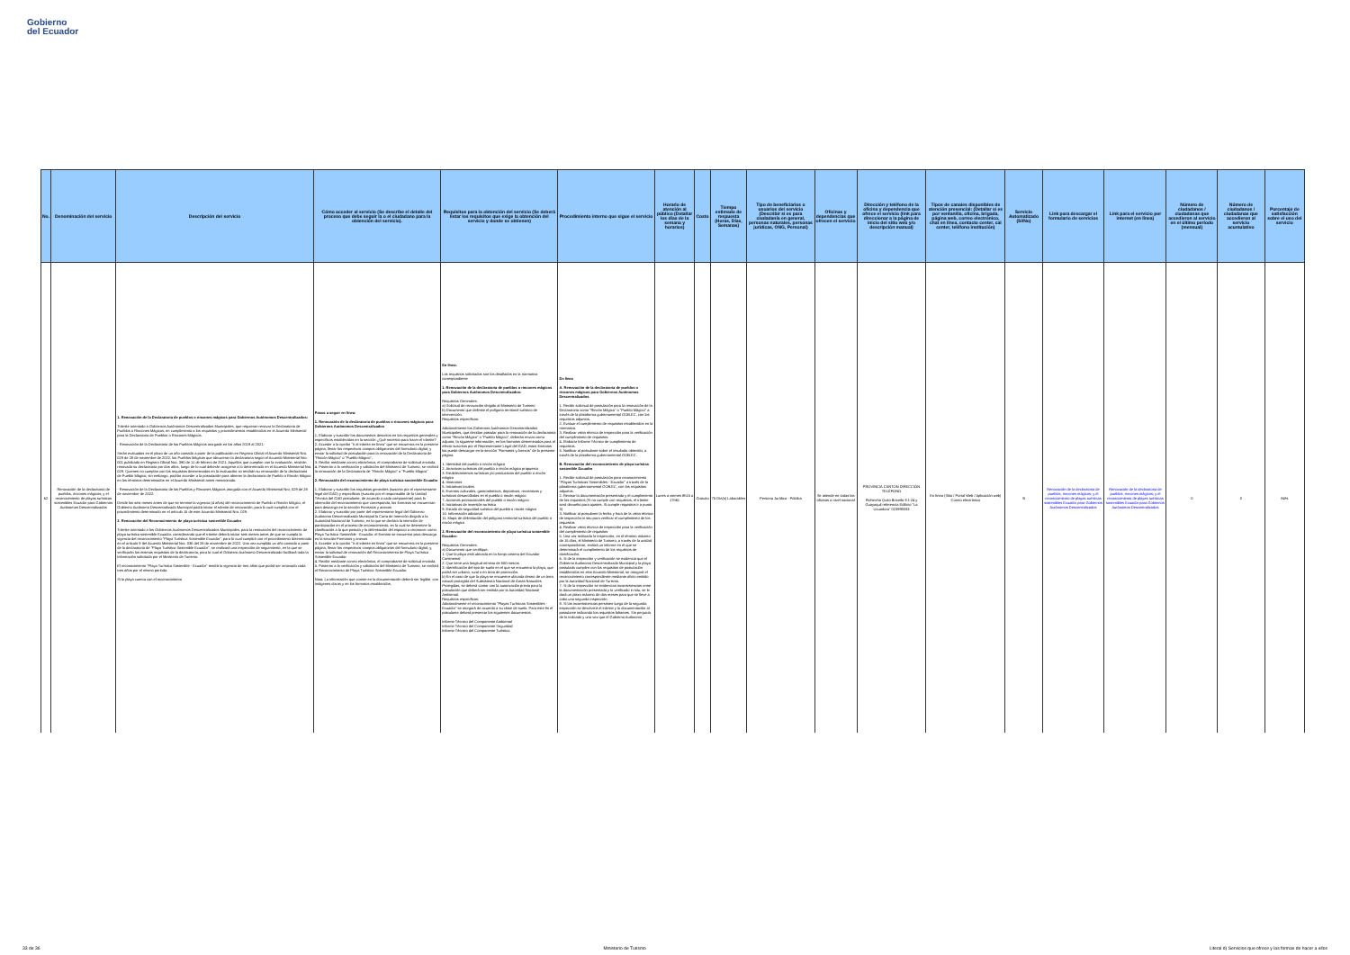Gobierno
del Ecuador
| No. | Denominación del servicio | Descripción del servicio | Cómo acceder al servicio (Se describe el detalle del proceso que debe seguir la o el ciudadano para la obtención del servicio). | Requisitos para la obtención del servicio (Se deberá listar los requisitos que exige la obtención del servicio y donde se obtienen) | Procedimiento interno que sigue el servicio | Horario de atención al público (Detallar los días de la semana y horarios) | Costo | Tiempo estimado de respuesta (Horas, Días, Semanas) | Tipo de beneficiarios o usuarios del servicio (Describir si es para ciudadanía en general, personas naturales, personas jurídicas, ONG, Personal) | Oficinas y dependencias que ofrecen el servicio | Dirección y teléfono de la oficina y dependencia que ofrece el servicio (link para direccionar a la página de inicio del sitio web y/o descripción manual) | Tipos de canales disponibles de atención presencial: (Detallar si es por ventanilla, oficina, brigada, página web, correo electrónico, chat en línea, contacto center, cal center, teléfono institución) | Servicio Automatizado (Si/No) | Link para descargar el formulario de servicios | Link para el servicio por internet (en línea) | Número de ciudadanos / ciudadanas que accedieron al servicio en el último período (mensual) | Número de ciudadanos / ciudadanas que accedieron al servicio acumulativo | Porcentaje de satisfacción sobre el uso del servicio |
| --- | --- | --- | --- | --- | --- | --- | --- | --- | --- | --- | --- | --- | --- | --- | --- | --- | --- | --- |
| 62 | Renovación de la declaratoria de pueblos, rincones mágicos; y el reconocimiento de playas turísticas sostenibles Ecuador para Gobiernos Autónomos Descentralizados | 1. Renovación de la Declaratoria de pueblos o rincones mágicos para Gobiernos Autónomos Descentralizados: Trámite orientado a Gobiernos Autónomos Descentralizados Municipales, que requieran renovar la Declaratoria de Pueblos o Rincones Mágicos, en cumplimiento a los requisitos y procedimientos establecidos en el Acuerdo Ministerial para la Declaratoria de Pueblos o Rincones Mágicos. - Renovación de la Declaratoria de los Pueblos Mágicos otorgada en los años 2019 al 2021: Serán evaluados en el plazo de un año contado a partir de la publicación en Registro Oficial el Acuerdo Ministerial Nro. 029 de 28 de noviembre de 2022, los Pueblos Mágicos que obtuvieron la declaratoria según el Acuerdo Ministerial Nro. 001 publicado en Registro Oficial Nro. 390 de 11 de febrero de 2021. Aquellos que cumplan con la evaluación, tendrán renovada su declaratoria por dos años, luego de lo cual deberán acogerse a lo determinado en el Acuerdo Ministerial Nro. 029. Quienes no cumplan con los requisitos determinados en la evaluación no tendrán su renovación de la declaratoria de Pueblo Mágico; sin embargo, podrán acceder a la postulación para obtener la declaratoria de Pueblo o Rincón Mágico en los términos determinados en el Acuerdo Ministerial antes mencionado. - Renovación de la Declaratoria de los Pueblos y Rincones Mágicos otorgada con el Acuerdo Ministerial Nro. 029 de 28 de noviembre de 2022: Desde los seis meses antes de que se termine la vigencia (4 años) del reconocimiento de Pueblo o Rincón Mágico, el Gobierno Autónomo Descentralizado Municipal podrá iniciar el trámite de renovación, para lo cual cumplirá con el procedimiento determinado en el artículo 15 de este Acuerdo Ministerial Nro. 029. 2. Renovación del Reconocimiento de playa turística sostenible Ecuador Trámite orientado a los Gobiernos Autónomos Descentralizados Municipales, para la renovación del reconocimiento de playa turística sostenible Ecuador, considerando que el trámite deberá iniciar seis meses antes de que se cumpla la vigencia del reconocimiento "Playa Turística Sostenible Ecuador", para lo cual cumplirá con el procedimiento determinado en el artículo 9 del Acuerdo Ministerial Nro. 030 del 28 de noviembre de 2022. Una vez cumplido un año contado a partir de la declaratoria de "Playa Turística Sostenible Ecuador", se realizará una inspección de seguimiento, en la que se verificarán los mismos requisitos de la declaratoria, para lo cual el Gobierno Autónomo Descentralizado facilitará toda la información solicitada por el Ministerio de Turismo. El reconocimiento "Playa Turística Sostenible - Ecuador" tendrá la vigencia de tres años que podrá ser renovado cada tres años por el mismo periodo. Si la playa cuenta con el reconocimiento | Pasos a seguir en línea: 1. Renovación de la declaratoria de pueblos o rincones mágicos para Gobiernos Autónomos Descentralizados 1. Elaborar y suscribir los documentos descritos en los requisitos generales y específicos establecidos en la sección ¿Qué necesito para hacer el trámite? 2. Acceder a la opción "Ir al trámite en línea" que se encuentra en la presente página, llenar los respectivos campos obligatorios del formulario digital; y enviar la solicitud de postulación para la renovación de la Declaratoria de "Rincón Mágico" o "Pueblo Mágico". 3. Recibir mediante correo electrónico, el comprobante de solicitud enviada. 4. Posterior a la verificación y validación del Ministerio de Turismo, se recibirá la renovación de la Declaratoria de "Rincón Mágico" o "Pueblo Mágico" 2. Renovación del reconocimiento de playa turística sostenible Ecuador 1. Elaborar y suscribir los requisitos generales (suscrito por el representante legal del GAD) y específicos (suscrito por el responsable de la Unidad Técnica del GAD postulante, de acuerdo a cada componente) para la obtención del reconocimiento que corresponda, los formatos se encuentran para descarga en la sección Formatos y anexos 2. Elaborar y suscribir por parte del representante legal del Gobierno Autónomo Descentralizado Municipal la Carta de Intención dirigida a la Autoridad Nacional de Turismo, en la que se declara la intención de participación en el proceso de reconocimiento, en la cual se determine la clasificación a la que postula y la delimitación del espacio a reconocer como Playa Turística Sostenible - Ecuador, el formato se encuentra para descarga en la sección Formatos y anexos 3. Acceder a la opción "Ir al trámite en línea" que se encuentra en la presente página, llenar los respectivos campos obligatorios del formulario digital; y, enviar la solicitud de renovación del Reconocimiento de Playa Turística Sostenible Ecuador. 4. Recibir mediante correo electrónico, el comprobante de solicitud enviada. 5. Posterior a la verificación y validación del Ministerio de Turismo, se recibirá el Reconocimiento de Playa Turística Sostenible Ecuador. Nota: La información que conste en la documentación deberá ser legible, con imágenes claras y en los formatos establecidos. | En línea: Los requisitos solicitados son los detallados en la normativa correspondiente 1. Renovación de la declaratoria de pueblos o rincones mágicos para Gobiernos Autónomos Descentralizados: Requisitos Generales: a) Solicitud de renovación dirigido al Ministerio de Turismo b) Documento que delimite el polígono territorial turístico de intervención. Requisitos específicos: Adicionalmente los Gobiernos Autónomos Descentralizados Municipales, que decidan postular para la renovación de la declaratoria como "Rincón Mágico" o "Pueblo Mágico", deberán enviar como adjunto, la siguiente información, en los formatos determinados para el efecto suscritos por el Representante Legal del GAD; estos formatos los puede descargar en la sección "Formatos y Anexos" de la presente página. 1. Identidad del pueblo o rincón mágico 2. Atractivos turísticos del pueblo o rincón mágico propuesto 3. Establecimientos turísticos y/o productivos del pueblo o rincón mágico 4. Itinerarios 5. Iniciativas locales 6. Eventos culturales, gastronómicos, deportivos, recreativos y turísticos desarrollados en el pueblo o rincón mágico 7. Acciones promocionales del pueblo o rincón mágico 8. Iniciativas de inversión turística 9. Estado de seguridad turística del pueblo o rincón mágico 10. Información adicional 11. Mapa de delimitación del polígono territorial turístico del pueblo o rincón mágico 2. Renovación del reconocimiento de playa turística sostenible Ecuador: Requisitos Generales: a) Documento que certifique: 1. Que la playa está ubicada en la franja costera del Ecuador Continental 2. Que tiene una longitud mínima de 500 metros 3. Identificación del tipo de suelo en el que se encuentra la playa, que podrá ser urbano, rural o en área de protección. b) En el caso de que la playa se encuentre ubicada dentro de un área natural protegida del Subsistema Nacional de Áreas Naturales Protegidas, se deberá contar con la autorización previa para la postulación que deberá ser emitida por la Autoridad Nacional Ambiental. Requisitos específicos: Adicionalmente el reconocimiento "Playas Turísticas Sostenibles - Ecuador" se otorgará de acuerdo a su clase de suelo. Para este fin el postulante deberá presentar los siguientes documentos: Informe Técnico del Componente Ambiental Informe Técnico del Componente Seguridad Informe Técnico del Componente Turístico | En línea A. Renovación de la declaratoria de pueblos o rincones mágicos para Gobiernos Autónomos Descentralizados 1. Recibir solicitud de postulación para la renovación de la Declaratoria como "Rincón Mágico" o "Pueblo Mágico" a través de la plataforma gubernamental GOB.EC, con los requisitos adjuntos. 2. Evaluar el cumplimiento de requisitos establecidos en la normativa. 3. Realizar visita técnica de inspección para la verificación del cumplimiento de requisitos. 4. Elaborar Informe Técnico de cumplimiento de requisitos. 5. Notificar al postulante sobre el resultado obtenido, a través de la plataforma gubernamental GOB.EC. B. Renovación del reconocimiento de playa turística sostenible Ecuador 1. Recibir solicitud de postulación para reconocimiento "Playas Turísticas Sostenibles - Ecuador" a través de la plataforma gubernamental GOB.EC, con los requisitos adjuntos. 2. Revisar la documentación presentada y el cumplimiento de los requisitos (Si no cumple con requisitos, el trámite será devuelto para ajustes. Si cumple requisitos ir a punto 3) 3. Notificar al postulante la fecha y hora de la visita técnica de inspección in situ para verificar el cumplimiento de los requisitos 4. Realizar visita técnica de inspección para la verificación del cumplimiento de requisitos 5. Una vez realizada la inspección, en el término máximo de 15 días, el Ministerio de Turismo, a través de la unidad correspondiente, emitirá un informe en el que se determinará el cumplimiento de los requisitos de clasificación. 6. Si de la inspección y verificación se evidencia que el Gobierno Autónomo Descentralizado Municipal y la playa postulada cumplen con los requisitos de postulación establecidos en este Acuerdo Ministerial, se otorgará el reconocimiento correspondiente mediante oficio emitido por la Autoridad Nacional de Turismo. 7. Si de la inspección se evidencian inconsistencias entre la documentación presentada y lo verificado in situ, se le dará un plazo máximo de dos meses para que se lleve a cabo una segunda inspección. 8. Si las inconsistencias persisten luego de la segunda inspección se devolverá el trámite y la documentación al postulante indicando los requisitos faltantes. Sin perjuicio de lo indicado y una vez que el Gobierno Autónomo | Lunes a viernes 8h15 a 17h61 | Gratuito | 75 Día(s) Laborables | Persona Jurídica - Pública | Se atiende en todas las oficinas a nivel nacional | PROVINCIA CANTÓN DIRECCIÓN TELÉFONO Pichincha Quito Briceño E1-24 y Guayaquil referencia Edificio "La Licuadora" 023999333 | En línea (Sitio / Portal Web / Aplicación web) Correo electrónico | Si | Renovación de la declaratoria de pueblos, rincones mágicos; y el reconocimiento de playas turísticas sostenibles Ecuador para Gobiernos Autónomos Descentralizados | Renovación de la declaratoria de pueblos, rincones mágicos; y el reconocimiento de playas turísticas sostenibles Ecuador para Gobiernos Autónomos Descentralizados | 0 | 0 | 84% |
33 de 36 Ministerio de Turismo Literal d) Servicios que ofrece y las formas de hacer a ellos